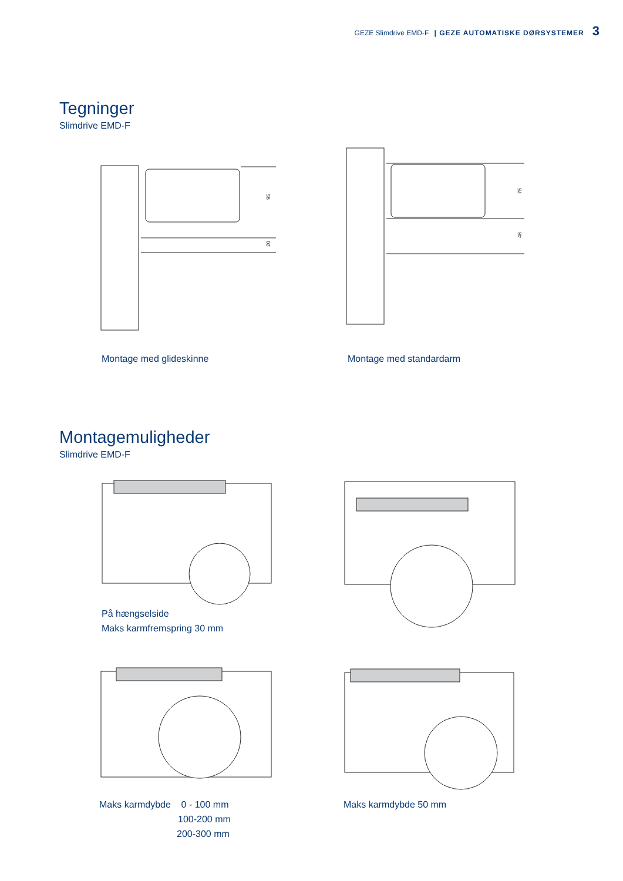GEZE Slimdrive EMD-F | GEZE AUTOMATISKE DØRSYSTEMER 3
Tegninger
Slimdrive EMD-F
95
20
75
46
Montage med glideskinne Montage med standardarm
Montagemuligheder
Slimdrive EMD-F
På hængselside
Maks karmfremspring 30 mm
Maks karmdybde 0 - 100 mm
100-200 mm
200-300 mm
Maks karmdybde 50 mm